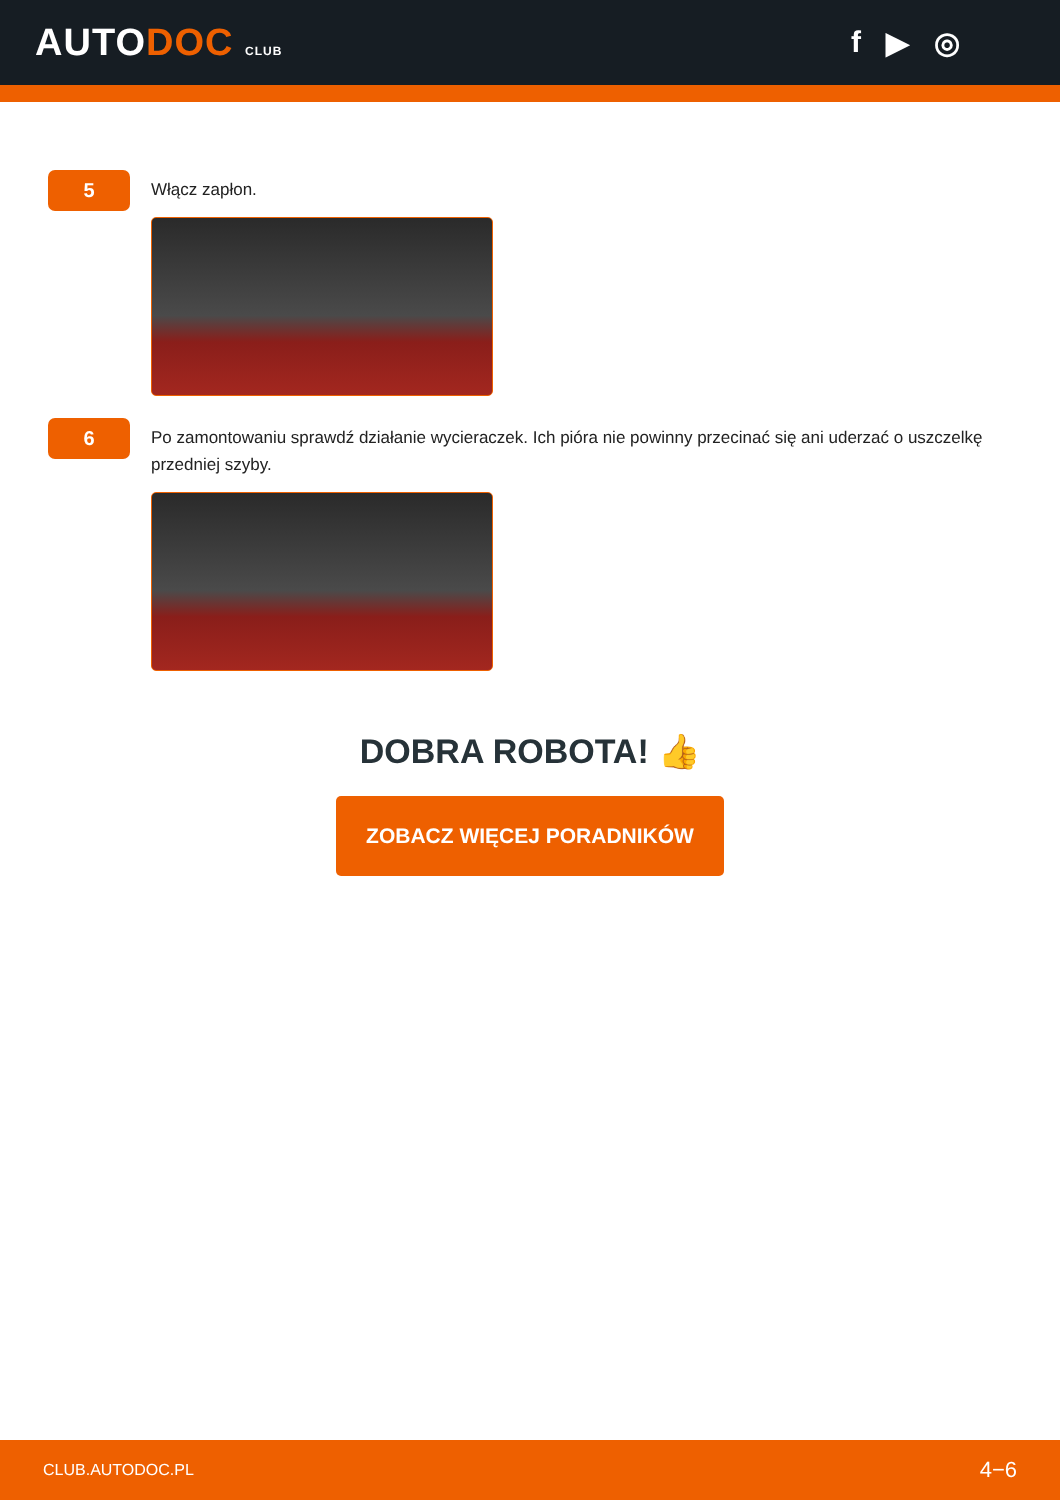AUTODOC CLUB
f ▶ ◎
5
Włącz zapłon.
6
Po zamontowaniu sprawdź działanie wycieraczek. Ich pióra nie powinny przecinać się ani uderzać o uszczelkę przedniej szyby.
DOBRA ROBOTA! 👍
ZOBACZ WIĘCEJ PORADNIKÓW
CLUB.AUTODOC.PL 4−6